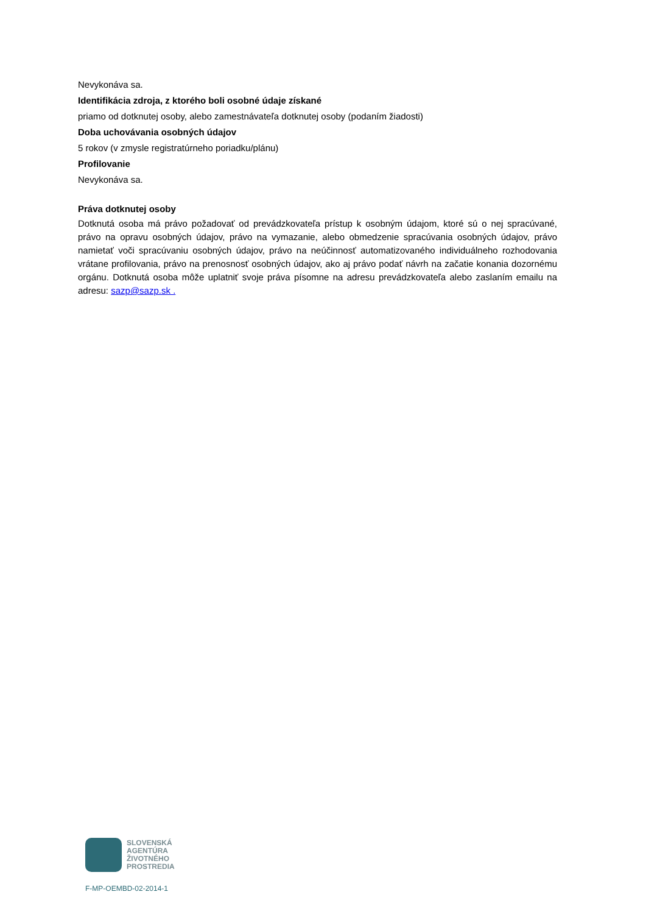Nevykonáva sa.
Identifikácia zdroja, z ktorého boli osobné údaje získané
priamo od dotknutej osoby, alebo zamestnávateľa dotknutej osoby (podaním žiadosti)
Doba uchovávania osobných údajov
5 rokov (v zmysle registratúrneho poriadku/plánu)
Profilovanie
Nevykonáva sa.
Práva dotknutej osoby
Dotknutá osoba má právo požadovať od prevádzkovateľa prístup k osobným údajom, ktoré sú o nej spracúvané, právo na opravu osobných údajov, právo na vymazanie, alebo obmedzenie spracúvania osobných údajov, právo namietať voči spracúvaniu osobných údajov, právo na neúčinnosť automatizovaného individuálneho rozhodovania vrátane profilovania, právo na prenosnosť osobných údajov, ako aj právo podať návrh na začatie konania dozornému orgánu. Dotknutá osoba môže uplatniť svoje práva písomne na adresu prevádzkovateľa alebo zaslaním emailu na adresu: sazp@sazp.sk .
SLOVENSKÁ
AGENTÚRA
ŽIVOTNÉHO
PROSTREDIA
F-MP-OEMBD-02-2014-1